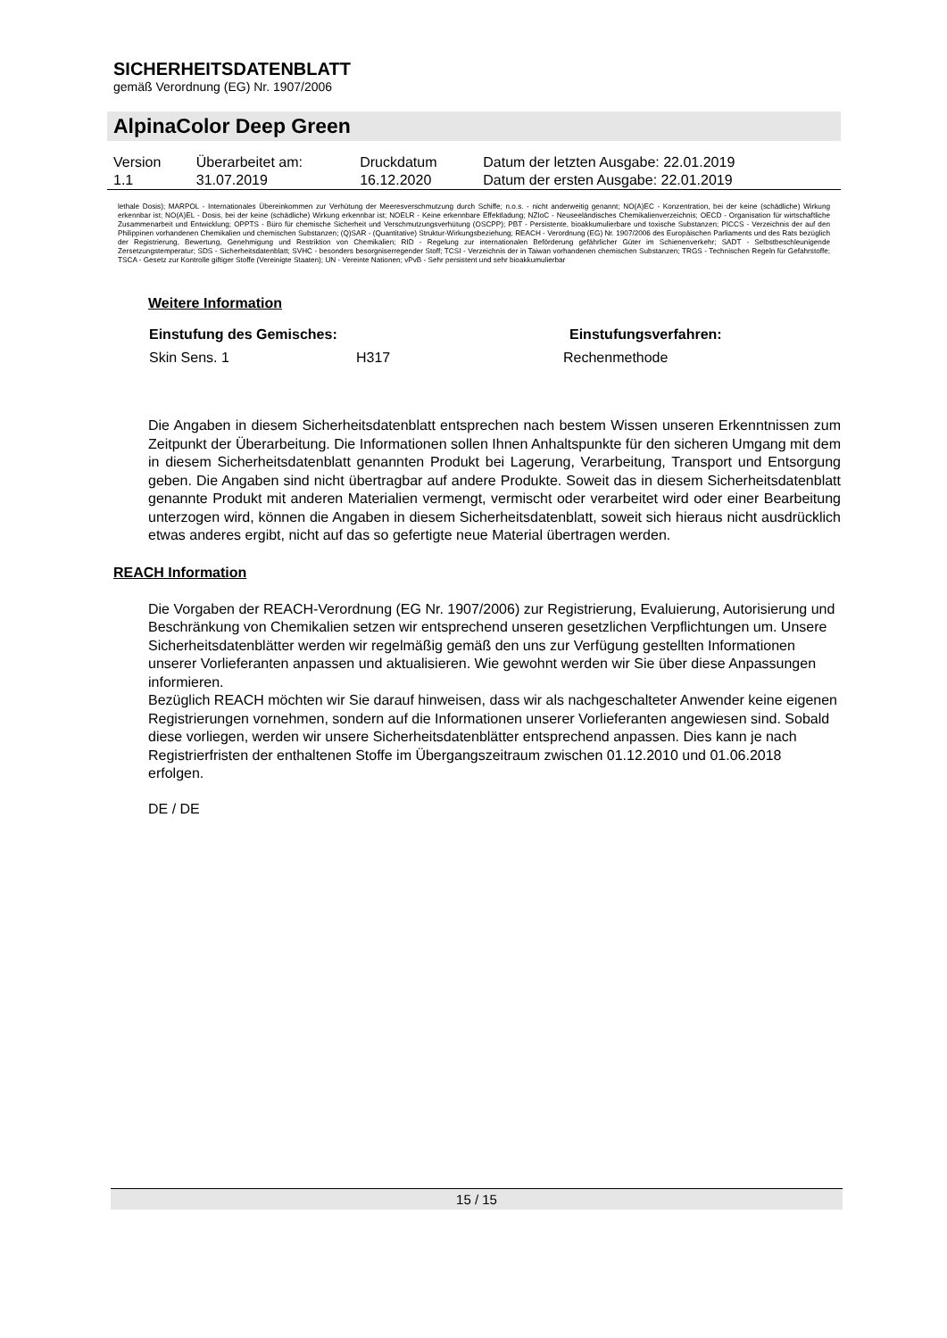SICHERHEITSDATENBLATT
gemäß Verordnung (EG) Nr. 1907/2006
AlpinaColor Deep Green
| Version 1.1 | Überarbeitet am: 31.07.2019 | Druckdatum 16.12.2020 | Datum der letzten Ausgabe: 22.01.2019 Datum der ersten Ausgabe: 22.01.2019 |
lethale Dosis); MARPOL - Internationales Übereinkommen zur Verhütung der Meeresverschmutzung durch Schiffe; n.o.s. - nicht anderweitig genannt; NO(A)EC - Konzentration, bei der keine (schädliche) Wirkung erkennbar ist; NO(A)EL - Dosis, bei der keine (schädliche) Wirkung erkennbar ist; NOELR - Keine erkennbare Effektladung; NZIoC - Neuseeländisches Chemikalienverzeichnis; OECD - Organisation für wirtschaftliche Zusammenarbeit und Entwicklung; OPPTS - Büro für chemische Sicherheit und Verschmutzungsverhütung (OSCPP); PBT - Persistente, bioakkumulierbare und toxische Substanzen; PICCS - Verzeichnis der auf den Philippinen vorhandenen Chemikalien und chemischen Substanzen; (Q)SAR - (Quantitative) Struktur-Wirkungsbeziehung; REACH - Verordnung (EG) Nr. 1907/2006 des Europäischen Parliaments und des Rats bezüglich der Registrierung, Bewertung, Genehmigung und Restriktion von Chemikalien; RID - Regelung zur internationalen Beförderung gefährlicher Güter im Schienenverkehr; SADT - Selbstbeschleunigende Zersetzungstemperatur; SDS - Sicherheitsdatenblatt; SVHC - besonders besorgniserregender Stoff; TCSI - Verzeichnis der in Taiwan vorhandenen chemischen Substanzen; TRGS - Technischen Regeln für Gefahrstoffe; TSCA - Gesetz zur Kontrolle giftiger Stoffe (Vereinigte Staaten); UN - Vereinte Nationen; vPvB - Sehr persistent und sehr bioakkumulierbar
Weitere Information
| Einstufung des Gemisches: | | Einstufungsverfahren: |
| --- | --- | --- |
| Skin Sens. 1 | H317 | Rechenmethode |
Die Angaben in diesem Sicherheitsdatenblatt entsprechen nach bestem Wissen unseren Erkenntnissen zum Zeitpunkt der Überarbeitung. Die Informationen sollen Ihnen Anhaltspunkte für den sicheren Umgang mit dem in diesem Sicherheitsdatenblatt genannten Produkt bei Lagerung, Verarbeitung, Transport und Entsorgung geben. Die Angaben sind nicht übertragbar auf andere Produkte. Soweit das in diesem Sicherheitsdatenblatt genannte Produkt mit anderen Materialien vermengt, vermischt oder verarbeitet wird oder einer Bearbeitung unterzogen wird, können die Angaben in diesem Sicherheitsdatenblatt, soweit sich hieraus nicht ausdrücklich etwas anderes ergibt, nicht auf das so gefertigte neue Material übertragen werden.
REACH Information
Die Vorgaben der REACH-Verordnung (EG Nr. 1907/2006) zur Registrierung, Evaluierung, Autorisierung und Beschränkung von Chemikalien setzen wir entsprechend unseren gesetzlichen Verpflichtungen um. Unsere Sicherheitsdatenblätter werden wir regelmäßig gemäß den uns zur Verfügung gestellten Informationen unserer Vorlieferanten anpassen und aktualisieren. Wie gewohnt werden wir Sie über diese Anpassungen informieren.
Bezüglich REACH möchten wir Sie darauf hinweisen, dass wir als nachgeschalteter Anwender keine eigenen Registrierungen vornehmen, sondern auf die Informationen unserer Vorlieferanten angewiesen sind. Sobald diese vorliegen, werden wir unsere Sicherheitsdatenblätter entsprechend anpassen. Dies kann je nach Registrierfristen der enthaltenen Stoffe im Übergangszeitraum zwischen 01.12.2010 und 01.06.2018 erfolgen.
DE / DE
15 / 15